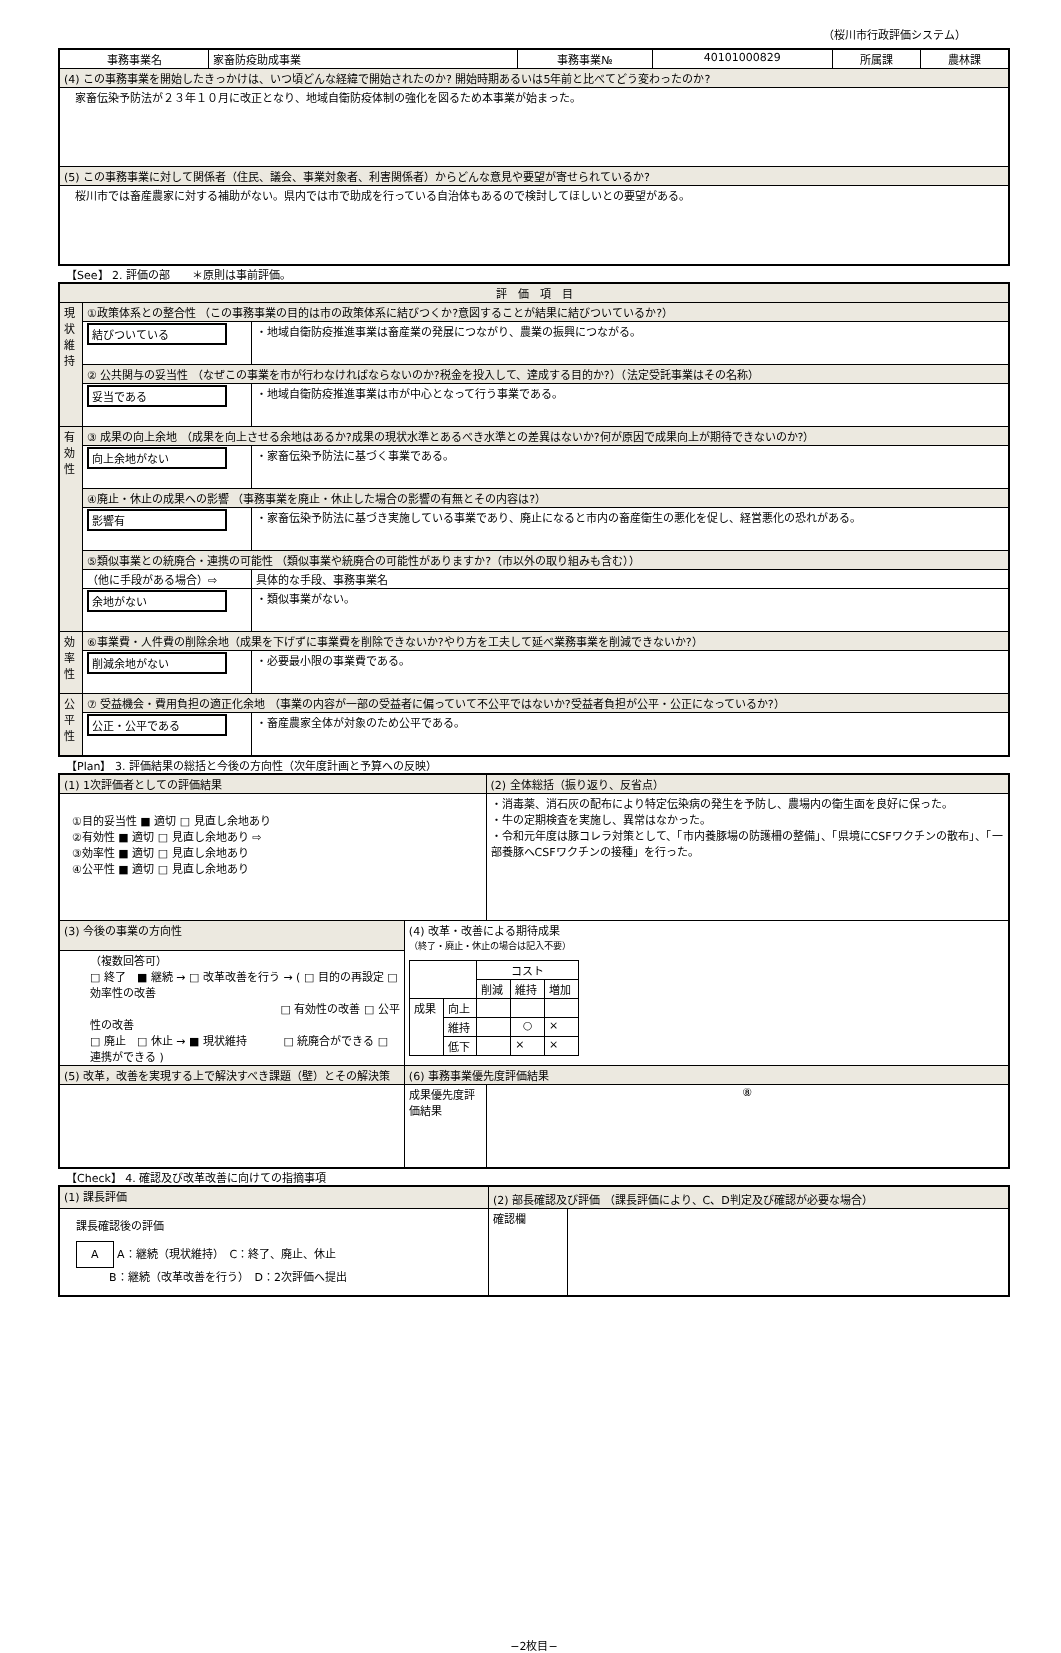（桜川市行政評価システム）
| 事務事業名 | 家畜防疫助成事業 | 事務事業№ | 40101000829 | 所属課 | 農林課 |
| (4) この事務事業を開始したきっかけは、いつ頃どんな経緯で開始されたのか? 開始時期あるいは5年前と比べてどう変わったのか? | | | | | |
| 家畜伝染予防法が２３年１０月に改正となり、地域自衛防疫体制の強化を図るため本事業が始まった。 | | | | | |
| (5) この事務事業に対して関係者（住民、議会、事業対象者、利害関係者）からどんな意見や要望が寄せられているか? | | | | | |
| 桜川市では畜産農家に対する補助がない。県内では市で助成を行っている自治体もあるので検討してほしいとの要望がある。 | | | | | |
【See】 2. 評価の部　　＊原則は事前評価。
| 評 価 項 目 | | |
| 現状維持 | ①政策体系との整合性 （この事務事業の目的は市の政策体系に結びつくか?意図することが結果に結びついているか?） | |
| | 結びついている | ・地域自衛防疫推進事業は畜産業の発展につながり、農業の振興につながる。 |
| | ② 公共関与の妥当性 （なぜこの事業を市が行わなければならないのか?税金を投入して、達成する目的か?）（法定受託事業はその名称） | |
| | 妥当である | ・地域自衛防疫推進事業は市が中心となって行う事業である。 |
| 有効性 | ③ 成果の向上余地 （成果を向上させる余地はあるか?成果の現状水準とあるべき水準との差異はないか?何が原因で成果向上が期待できないのか?） | |
| | 向上余地がない | ・家畜伝染予防法に基づく事業である。 |
| | ④廃止・休止の成果への影響 （事務事業を廃止・休止した場合の影響の有無とその内容は?） | |
| | 影響有 | ・家畜伝染予防法に基づき実施している事業であり、廃止になると市内の畜産衛生の悪化を促し、経営悪化の恐れがある。 |
| | ⑤類似事業との統廃合・連携の可能性 （類似事業や統廃合の可能性がありますか?（市以外の取り組みも含む）） | |
| | （他に手段がある場合）⇨ | 具体的な手段、事務事業名 |
| | 余地がない | ・類似事業がない。 |
| 効率性 | ⑥事業費・人件費の削除余地（成果を下げずに事業費を削除できないか?やり方を工夫して延べ業務事業を削減できないか?） | |
| | 削減余地がない | ・必要最小限の事業費である。 |
| 公平性 | ⑦ 受益機会・費用負担の適正化余地 （事業の内容が一部の受益者に偏っていて不公平ではないか?受益者負担が公平・公正になっているか?） | |
| | 公正・公平である | ・畜産農家全体が対象のため公平である。 |
【Plan】 3. 評価結果の総括と今後の方向性（次年度計画と予算への反映）
| (1) 1次評価者としての評価結果 | | (2) 全体総括（振り返り、反省点） |
| ①目的妥当性 ■ 適切 □ 見直し余地あり ②有効性 ■ 適切 □ 見直し余地あり ⇨ ③効率性 ■ 適切 □ 見直し余地あり ④公平性 ■ 適切 □ 見直し余地あり | | ・消毒薬、消石灰の配布により特定伝染病の発生を予防し、農場内の衛生面を良好に保った。 ・牛の定期検査を実施し、異常はなかった。 ・令和元年度は豚コレラ対策として、「市内養豚場の防護柵の整備」、「県境にCSFワクチンの散布」、「一部養豚へCSFワクチンの接種」を行った。 |
| (3) 今後の事業の方向性 | (4) 改革・改善による期待成果 （終了・廃止・休止の場合は記入不要） / / / コスト / / / / / / 削減 / 維持 / 増加 / / 成果 / 向上 / / / / / / 維持 / / ○ / × / / / 低下 / / × / × / | |
| （複数回答可） □ 終了 ■ 継続 → □ 改革改善を行う → ( □ 目的の再設定 □ 効率性の改善 □ 有効性の改善 □ 公平性の改善 □ 廃止 □ 休止 → ■ 現状維持 □ 統廃合ができる □ 連携ができる ) | | |
| (5) 改革，改善を実現する上で解決すべき課題（壁）とその解決策 | (6) 事務事業優先度評価結果 | |
| | 成果優先度評価結果 | ⑧ |
【Check】 4. 確認及び改革改善に向けての指摘事項
| (1) 課長評価 | (2) 部長確認及び評価 （課長評価により、C、D判定及び確認が必要な場合） | |
| 課長確認後の評価 A A：継続（現状維持） C：終了、廃止、休止 B：継続（改革改善を行う） D：2次評価へ提出 | 確認欄 | |
−2枚目−